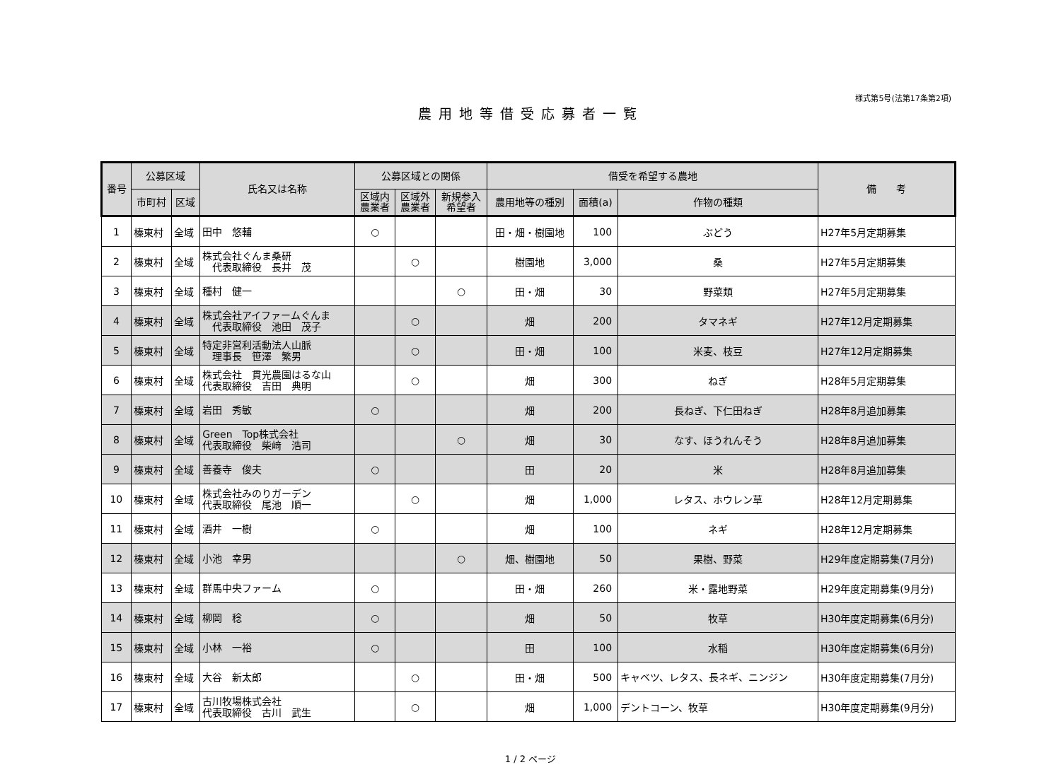様式第5号(法第17条第2項)
農用地等借受応募者一覧
| 番号 | 公募区域 | | 氏名又は名称 | 公募区域との関係 | | | 借受を希望する農地 | | | 備 考 |
| --- | --- | --- | --- | --- | --- | --- | --- | --- | --- | --- |
| | 市町村 | 区域 | | 区域内 農業者 | 区域外 農業者 | 新規参入 希望者 | 農用地等の種別 | 面積(a) | 作物の種類 | |
| 1 | 榛東村 | 全域 | 田中 悠輔 | ○ | | | 田・畑・樹園地 | 100 | ぶどう | H27年5月定期募集 |
| 2 | 榛東村 | 全域 | 株式会社ぐんま桑研 代表取締役 長井 茂 | | ○ | | 樹園地 | 3,000 | 桑 | H27年5月定期募集 |
| 3 | 榛東村 | 全域 | 種村 健一 | | | ○ | 田・畑 | 30 | 野菜類 | H27年5月定期募集 |
| 4 | 榛東村 | 全域 | 株式会社アイファームぐんま 代表取締役 池田 茂子 | | ○ | | 畑 | 200 | タマネギ | H27年12月定期募集 |
| 5 | 榛東村 | 全域 | 特定非営利活動法人山脈 理事長 笹澤 繁男 | | ○ | | 田・畑 | 100 | 米麦、枝豆 | H27年12月定期募集 |
| 6 | 榛東村 | 全域 | 株式会社 貫光農園はるな山 代表取締役 吉田 典明 | | ○ | | 畑 | 300 | ねぎ | H28年5月定期募集 |
| 7 | 榛東村 | 全域 | 岩田 秀敏 | ○ | | | 畑 | 200 | 長ねぎ、下仁田ねぎ | H28年8月追加募集 |
| 8 | 榛東村 | 全域 | Green Top株式会社 代表取締役 柴﨑 浩司 | | | ○ | 畑 | 30 | なす、ほうれんそう | H28年8月追加募集 |
| 9 | 榛東村 | 全域 | 善養寺 俊夫 | ○ | | | 田 | 20 | 米 | H28年8月追加募集 |
| 10 | 榛東村 | 全域 | 株式会社みのりガーデン 代表取締役 尾池 順一 | | ○ | | 畑 | 1,000 | レタス、ホウレン草 | H28年12月定期募集 |
| 11 | 榛東村 | 全域 | 酒井 一樹 | ○ | | | 畑 | 100 | ネギ | H28年12月定期募集 |
| 12 | 榛東村 | 全域 | 小池 幸男 | | | ○ | 畑、樹園地 | 50 | 果樹、野菜 | H29年度定期募集(7月分) |
| 13 | 榛東村 | 全域 | 群馬中央ファーム | ○ | | | 田・畑 | 260 | 米・露地野菜 | H29年度定期募集(9月分) |
| 14 | 榛東村 | 全域 | 柳岡 稔 | ○ | | | 畑 | 50 | 牧草 | H30年度定期募集(6月分) |
| 15 | 榛東村 | 全域 | 小林 一裕 | ○ | | | 田 | 100 | 水稲 | H30年度定期募集(6月分) |
| 16 | 榛東村 | 全域 | 大谷 新太郎 | | ○ | | 田・畑 | 500 | キャベツ、レタス、長ネギ、ニンジン | H30年度定期募集(7月分) |
| 17 | 榛東村 | 全域 | 古川牧場株式会社 代表取締役 古川 武生 | | ○ | | 畑 | 1,000 | デントコーン、牧草 | H30年度定期募集(9月分) |
1 / 2 ページ